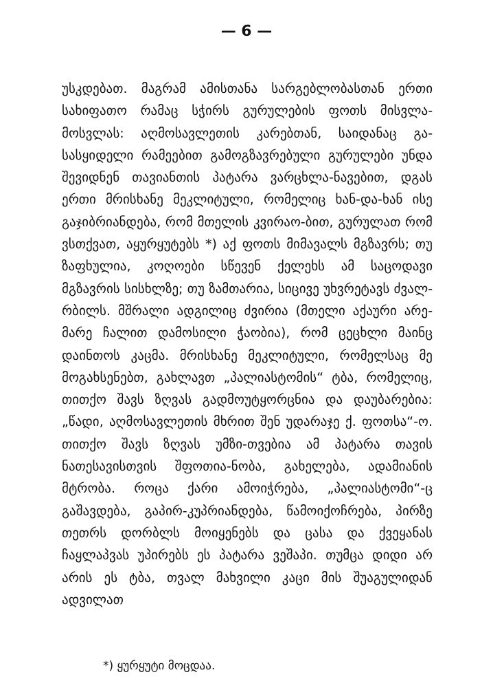— 6 —
უსკდებათ. მაგრამ ამისთანა სარგებლობასთან ერთი სახიფათო რამაც სჭირს გურულების ფოთს მისვლა-მოსვლას: აღმოსავლეთის კარებთან, საიდანაც გა-სასყიდელი რამეებით გამოგზავრებული გურულები უნდა შევიდნენ თავიანთის პატარა ვარცხლა-ნავებით, დგას ერთი მრისხანე მეკლიტული, რომელიც ხან-და-ხან ისე გაჯიბრიანდება, რომ მთელის კვირაო-ბით, გურულათ რომ ვსთქვათ, აყურყუტებს *) აქ ფოთს მიმავალს მგზავრს; თუ ზაფხულია, კოღოები სწევენ ქელეხს ამ საცოდავი მგზავრის სისხლზე; თუ ზამთარია, სიცივე უხვრეტავს ძვალ-რბილს. მშრალი ადგილიც ძვირია (მთელი აქაური არე-მარე ჩალით დამოსილი ჭაობია), რომ ცეცხლი მაინც დაინთოს კაცმა. მრისხანე მეკლიტული, რომელსაც მე მოგახსენებთ, გახლავთ „პალიასტომის“ ტბა, რომელიც, თითქო შავს ზღვას გადმოუტყორცნია და დაუბარებია: „წადი, აღმოსავლეთის მხრით შენ უდარაჯე ქ. ფოთსა“-ო. თითქო შავს ზღვას უმზი-თვებია ამ პატარა თავის ნათესავისთვის შფოთია-ნობა, გახელება, ადამიანის მტრობა. როცა ქარი ამოიჭრება, „პალიასტომი“-ც გაშავდება, გაპირ-კუპრიანდება, წამოიქოჩრება, პირზე თეთრს დორბლს მოიყენებს და ცასა და ქვეყანას ჩაყლაპვას უპირებს ეს პატარა ვეშაპი. თუმცა დიდი არ არის ეს ტბა, თვალ მახვილი კაცი მის შუაგულიდან ადვილათ
*) ყურყუტი მოცდაა.